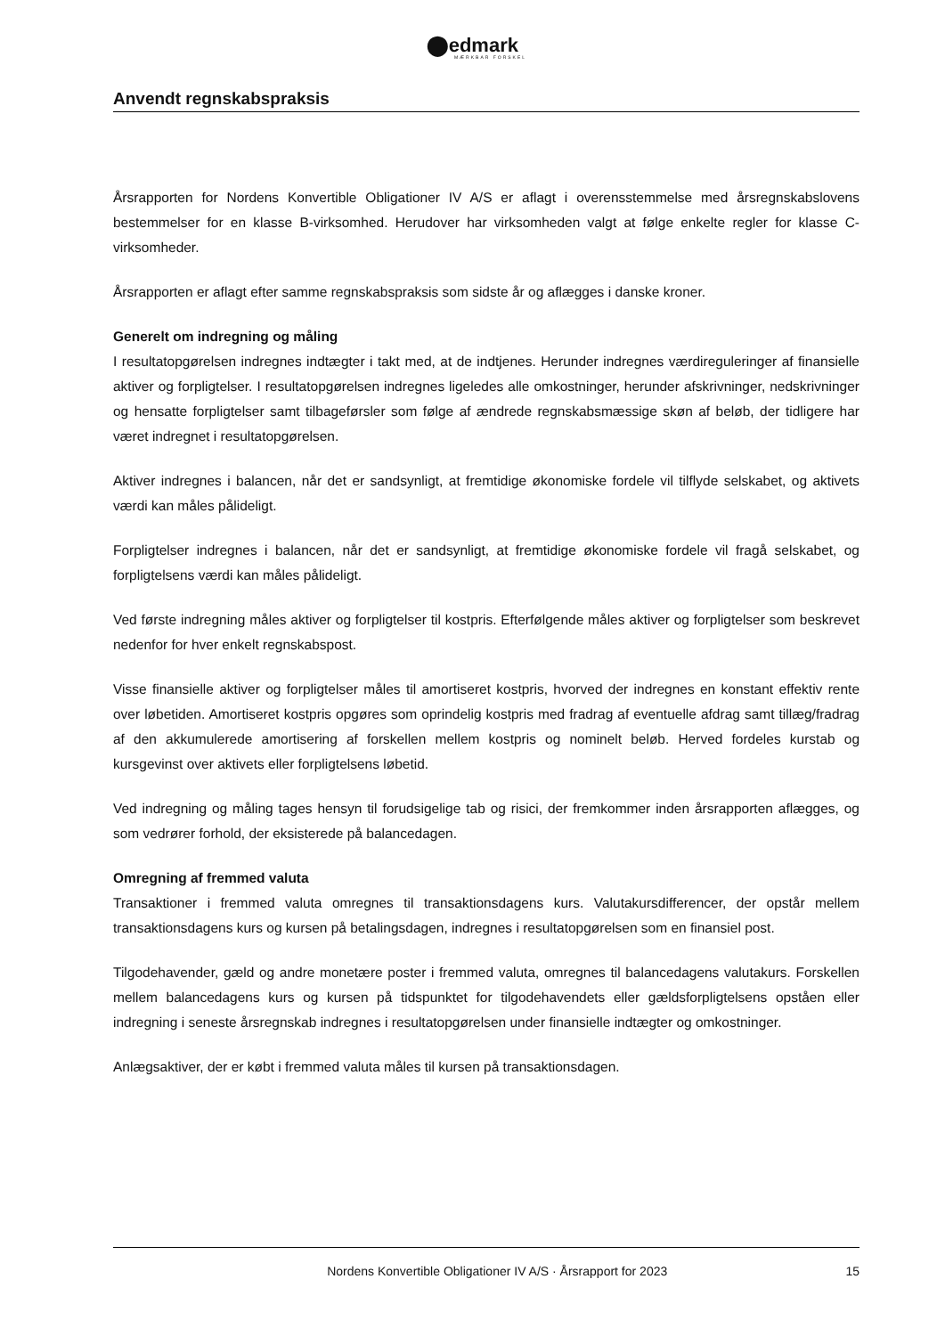⬤edmark
MÆRKBAR FORSKEL
Anvendt regnskabspraksis
Årsrapporten for Nordens Konvertible Obligationer IV A/S er aflagt i overensstemmelse med årsregnskabslovens bestemmelser for en klasse B-virksomhed. Herudover har virksomheden valgt at følge enkelte regler for klasse C-virksomheder.
Årsrapporten er aflagt efter samme regnskabspraksis som sidste år og aflægges i danske kroner.
Generelt om indregning og måling
I resultatopgørelsen indregnes indtægter i takt med, at de indtjenes. Herunder indregnes værdireguleringer af finansielle aktiver og forpligtelser. I resultatopgørelsen indregnes ligeledes alle omkostninger, herunder afskrivninger, nedskrivninger og hensatte forpligtelser samt tilbageførsler som følge af ændrede regnskabsmæssige skøn af beløb, der tidligere har været indregnet i resultatopgørelsen.
Aktiver indregnes i balancen, når det er sandsynligt, at fremtidige økonomiske fordele vil tilflyde selskabet, og aktivets værdi kan måles pålideligt.
Forpligtelser indregnes i balancen, når det er sandsynligt, at fremtidige økonomiske fordele vil fragå selskabet, og forpligtelsens værdi kan måles pålideligt.
Ved første indregning måles aktiver og forpligtelser til kostpris. Efterfølgende måles aktiver og forpligtelser som beskrevet nedenfor for hver enkelt regnskabspost.
Visse finansielle aktiver og forpligtelser måles til amortiseret kostpris, hvorved der indregnes en konstant effektiv rente over løbetiden. Amortiseret kostpris opgøres som oprindelig kostpris med fradrag af eventuelle afdrag samt tillæg/fradrag af den akkumulerede amortisering af forskellen mellem kostpris og nominelt beløb. Herved fordeles kurstab og kursgevinst over aktivets eller forpligtelsens løbetid.
Ved indregning og måling tages hensyn til forudsigelige tab og risici, der fremkommer inden årsrapporten aflægges, og som vedrører forhold, der eksisterede på balancedagen.
Omregning af fremmed valuta
Transaktioner i fremmed valuta omregnes til transaktionsdagens kurs. Valutakursdifferencer, der opstår mellem transaktionsdagens kurs og kursen på betalingsdagen, indregnes i resultatopgørelsen som en finansiel post.
Tilgodehavender, gæld og andre monetære poster i fremmed valuta, omregnes til balancedagens valutakurs. Forskellen mellem balancedagens kurs og kursen på tidspunktet for tilgodehavendets eller gældsforpligtelsens opståen eller indregning i seneste årsregnskab indregnes i resultatopgørelsen under finansielle indtægter og omkostninger.
Anlægsaktiver, der er købt i fremmed valuta måles til kursen på transaktionsdagen.
Nordens Konvertible Obligationer IV A/S · Årsrapport for 2023 15